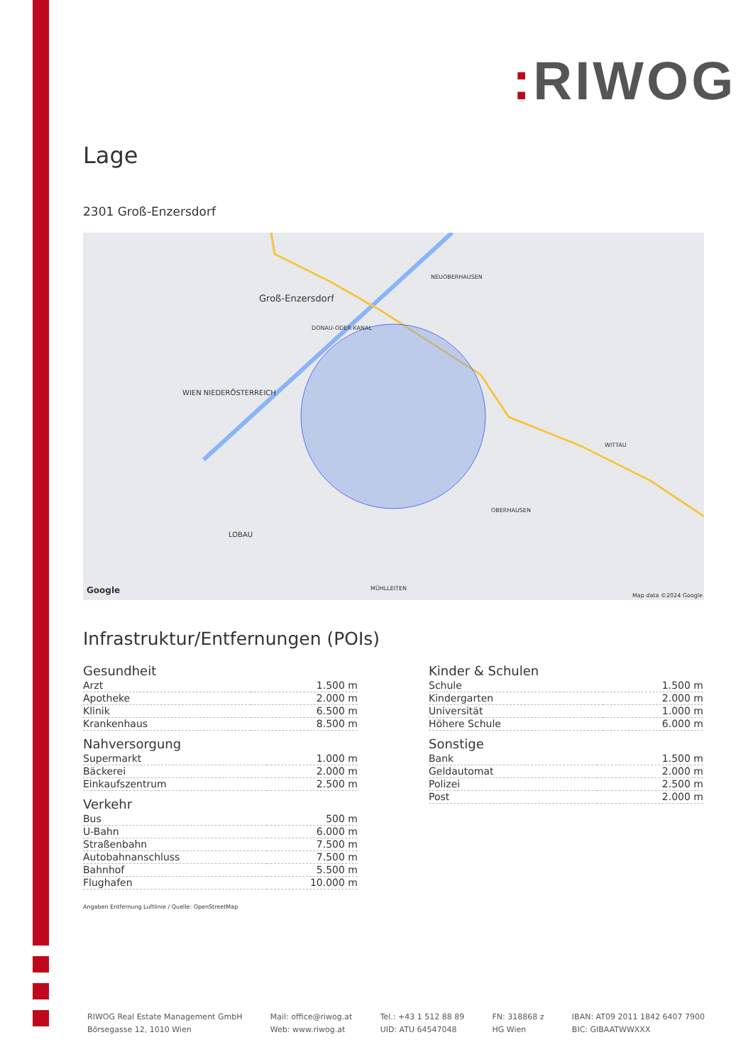: RIWOG
Lage
2301 Groß-Enzersdorf
Groß-Enzersdorf
NEUOBERHAUSEN
DONAU-ODER-KANAL
WITTAU
OBERHAUSEN
LOBAU
MÜHLLEITEN
WIEN NIEDERÖSTERREICH
Google
Map data ©2024 Google
Infrastruktur/Entfernungen (POIs)
Gesundheit
| Arzt | 1.500 m |
| Apotheke | 2.000 m |
| Klinik | 6.500 m |
| Krankenhaus | 8.500 m |
Nahversorgung
| Supermarkt | 1.000 m |
| Bäckerei | 2.000 m |
| Einkaufszentrum | 2.500 m |
Verkehr
| Bus | 500 m |
| U-Bahn | 6.000 m |
| Straßenbahn | 7.500 m |
| Autobahnanschluss | 7.500 m |
| Bahnhof | 5.500 m |
| Flughafen | 10.000 m |
Angaben Entfernung Luftlinie / Quelle: OpenStreetMap
Kinder & Schulen
| Schule | 1.500 m |
| Kindergarten | 2.000 m |
| Universität | 1.000 m |
| Höhere Schule | 6.000 m |
Sonstige
| Bank | 1.500 m |
| Geldautomat | 2.000 m |
| Polizei | 2.500 m |
| Post | 2.000 m |
RIWOG Real Estate Management GmbH
Börsegasse 12, 1010 Wien
Mail: office@riwog.at
Web: www.riwog.at
Tel.: +43 1 512 88 89
UID: ATU 64547048
FN: 318868 z
HG Wien
IBAN: AT09 2011 1842 6407 7900
BIC: GIBAATWWXXX